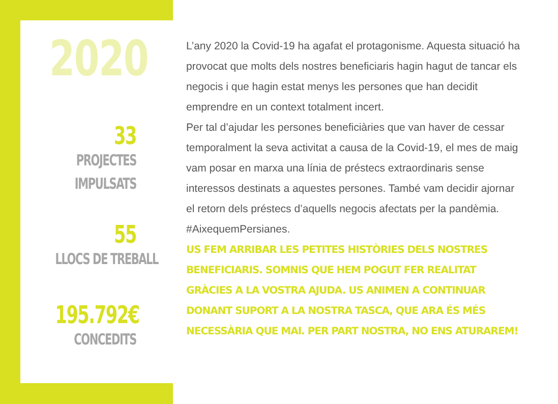2020
33
PROJECTES
IMPULSATS
55
LLOCS DE TREBALL
195.792€
CONCEDITS
L’any 2020 la Covid-19 ha agafat el protagonisme. Aquesta situació ha provocat que molts dels nostres beneficiaris hagin hagut de tancar els negocis i que hagin estat menys les persones que han decidit emprendre en un context totalment incert.
Per tal d’ajudar les persones beneficiàries que van haver de cessar temporalment la seva activitat a causa de la Covid-19, el mes de maig vam posar en marxa una línia de préstecs extraordinaris sense interessos destinats a aquestes persones. També vam decidir ajornar el retorn dels préstecs d’aquells negocis afectats per la pandèmia. #AixequemPersianes.
US FEM ARRIBAR LES PETITES HISTÒRIES DELS NOSTRES BENEFICIARIS. SOMNIS QUE HEM POGUT FER REALITAT GRÀCIES A LA VOSTRA AJUDA. US ANIMEN A CONTINUAR DONANT SUPORT A LA NOSTRA TASCA, QUE ARA ÉS MÉS NECESSÀRIA QUE MAI. PER PART NOSTRA, NO ENS ATURAREM!